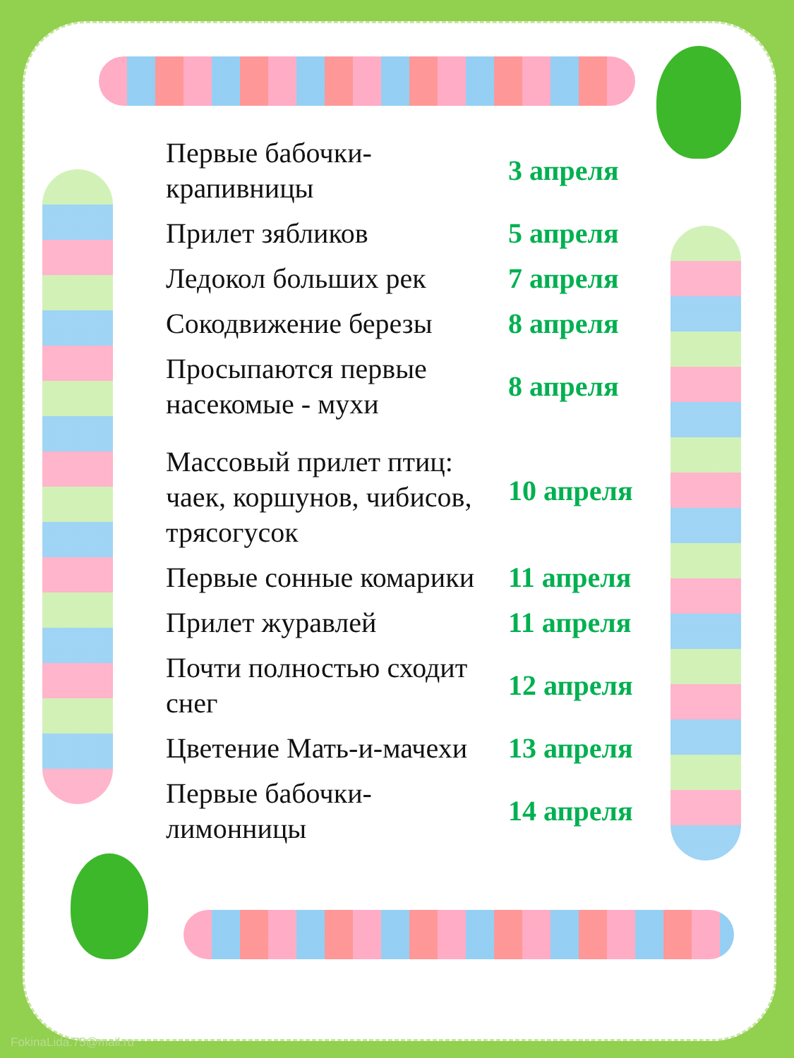| Первые бабочки-крапивницы | 3 апреля |
| Прилет зябликов | 5 апреля |
| Ледокол больших рек | 7 апреля |
| Сокодвижение березы | 8 апреля |
| Просыпаются первые насекомые - мухи | 8 апреля |
| Массовый прилет птиц: чаек, коршунов, чибисов, трясогусок | 10 апреля |
| Первые сонные комарики | 11 апреля |
| Прилет журавлей | 11 апреля |
| Почти полностью сходит снег | 12 апреля |
| Цветение Мать-и-мачехи | 13 апреля |
| Первые бабочки-лимонницы | 14 апреля |
FokinaLida.75@mail.ru